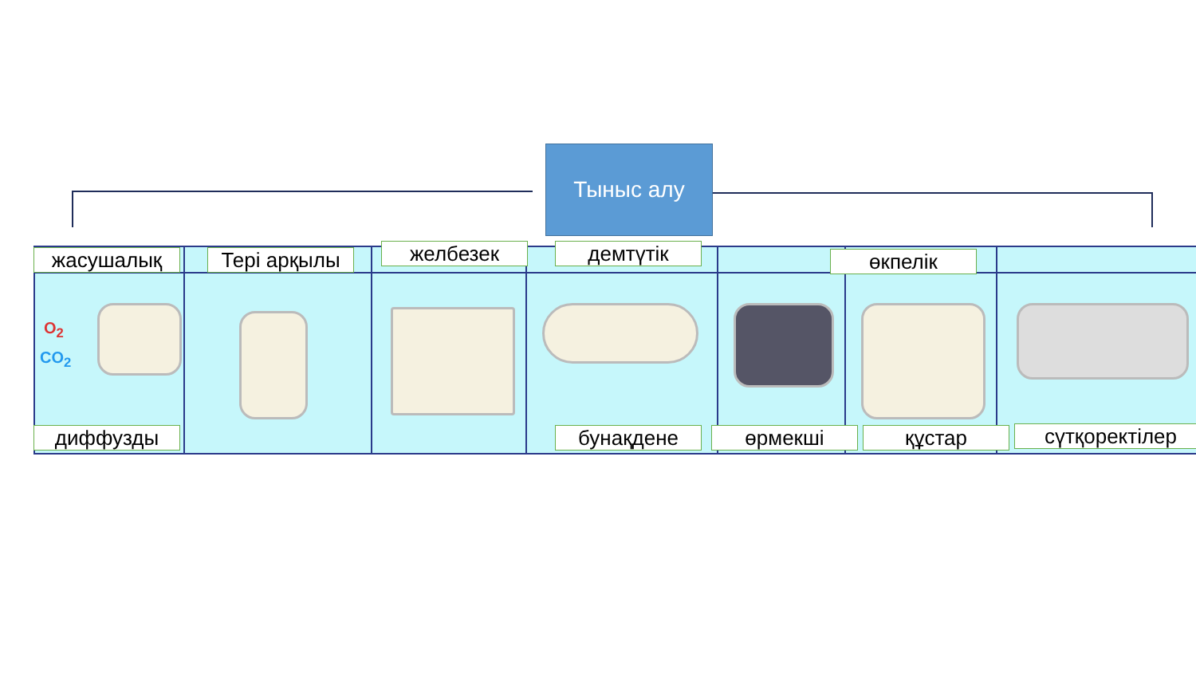Тыныс алу
O<sub>2</sub>
CO<sub>2</sub>
жасушалық Тері арқылы желбезек демтүтік өкпелік
диффузды бунақдене өрмекші құстар сүтқоректілер